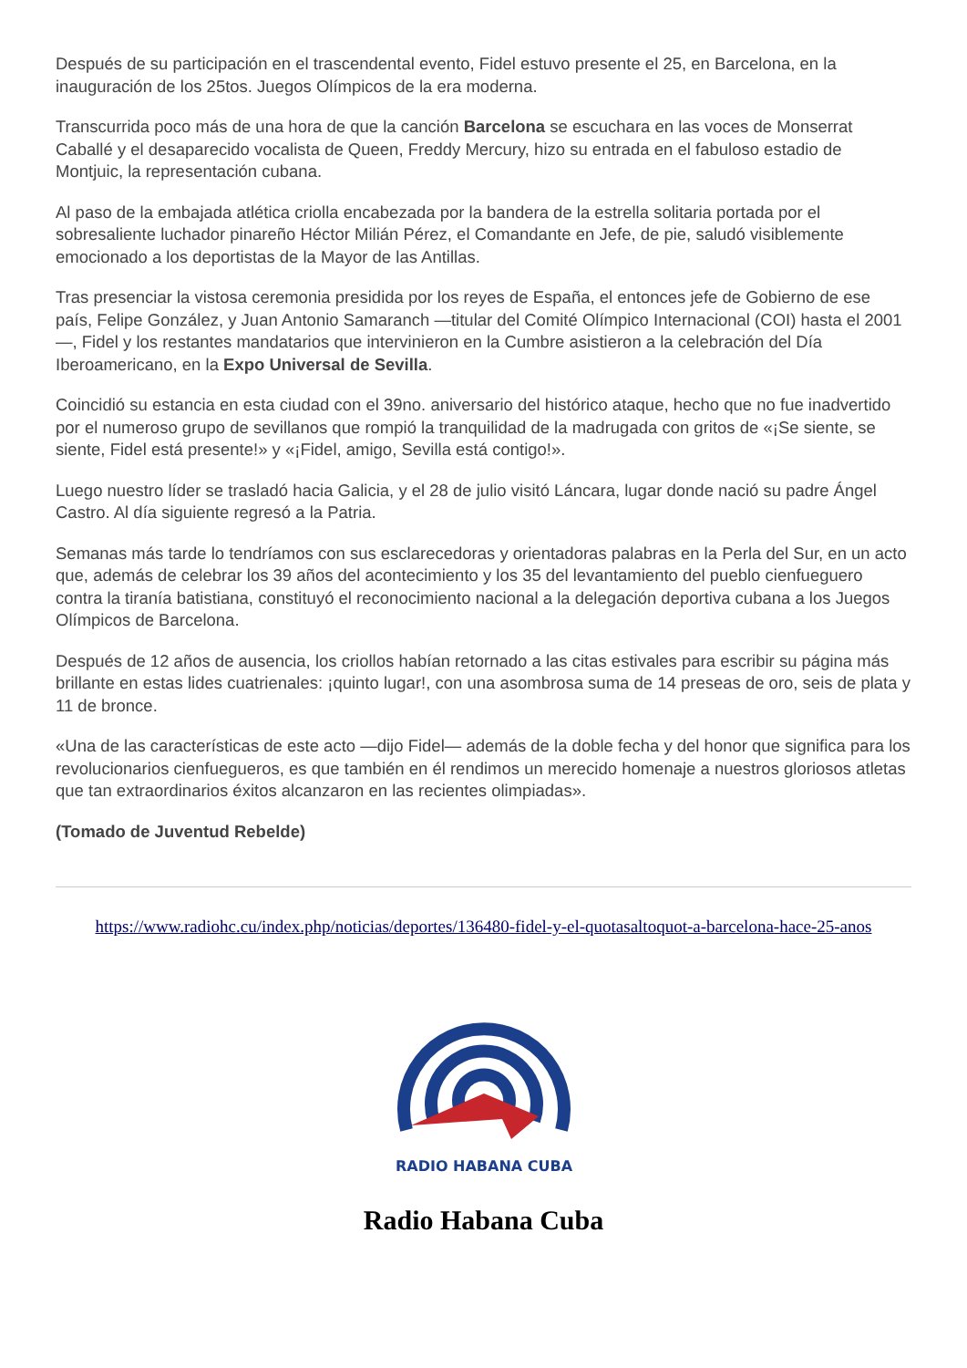Después de su participación en el trascendental evento, Fidel estuvo presente el 25, en Barcelona, en la inauguración de los 25tos. Juegos Olímpicos de la era moderna.
Transcurrida poco más de una hora de que la canción Barcelona se escuchara en las voces de Monserrat Caballé y el desaparecido vocalista de Queen, Freddy Mercury, hizo su entrada en el fabuloso estadio de Montjuic, la representación cubana.
Al paso de la embajada atlética criolla encabezada por la bandera de la estrella solitaria portada por el sobresaliente luchador pinareño Héctor Milián Pérez, el Comandante en Jefe, de pie, saludó visiblemente emocionado a los deportistas de la Mayor de las Antillas.
Tras presenciar la vistosa ceremonia presidida por los reyes de España, el entonces jefe de Gobierno de ese país, Felipe González, y Juan Antonio Samaranch —titular del Comité Olímpico Internacional (COI) hasta el 2001—, Fidel y los restantes mandatarios que intervinieron en la Cumbre asistieron a la celebración del Día Iberoamericano, en la Expo Universal de Sevilla.
Coincidió su estancia en esta ciudad con el 39no. aniversario del histórico ataque, hecho que no fue inadvertido por el numeroso grupo de sevillanos que rompió la tranquilidad de la madrugada con gritos de «¡Se siente, se siente, Fidel está presente!» y «¡Fidel, amigo, Sevilla está contigo!».
Luego nuestro líder se trasladó hacia Galicia, y el 28 de julio visitó Láncara, lugar donde nació su padre Ángel Castro. Al día siguiente regresó a la Patria.
Semanas más tarde lo tendríamos con sus esclarecedoras y orientadoras palabras en la Perla del Sur, en un acto que, además de celebrar los 39 años del acontecimiento y los 35 del levantamiento del pueblo cienfueguero contra la tiranía batistiana, constituyó el reconocimiento nacional a la delegación deportiva cubana a los Juegos Olímpicos de Barcelona.
Después de 12 años de ausencia, los criollos habían retornado a las citas estivales para escribir su página más brillante en estas lides cuatrienales: ¡quinto lugar!, con una asombrosa suma de 14 preseas de oro, seis de plata y 11 de bronce.
«Una de las características de este acto —dijo Fidel— además de la doble fecha y del honor que significa para los revolucionarios cienfuegueros, es que también en él rendimos un merecido homenaje a nuestros gloriosos atletas que tan extraordinarios éxitos alcanzaron en las recientes olimpiadas».
(Tomado de Juventud Rebelde)
https://www.radiohc.cu/index.php/noticias/deportes/136480-fidel-y-el-quotasaltoquot-a-barcelona-hace-25-anos
RADIO HABANA CUBA
Radio Habana Cuba